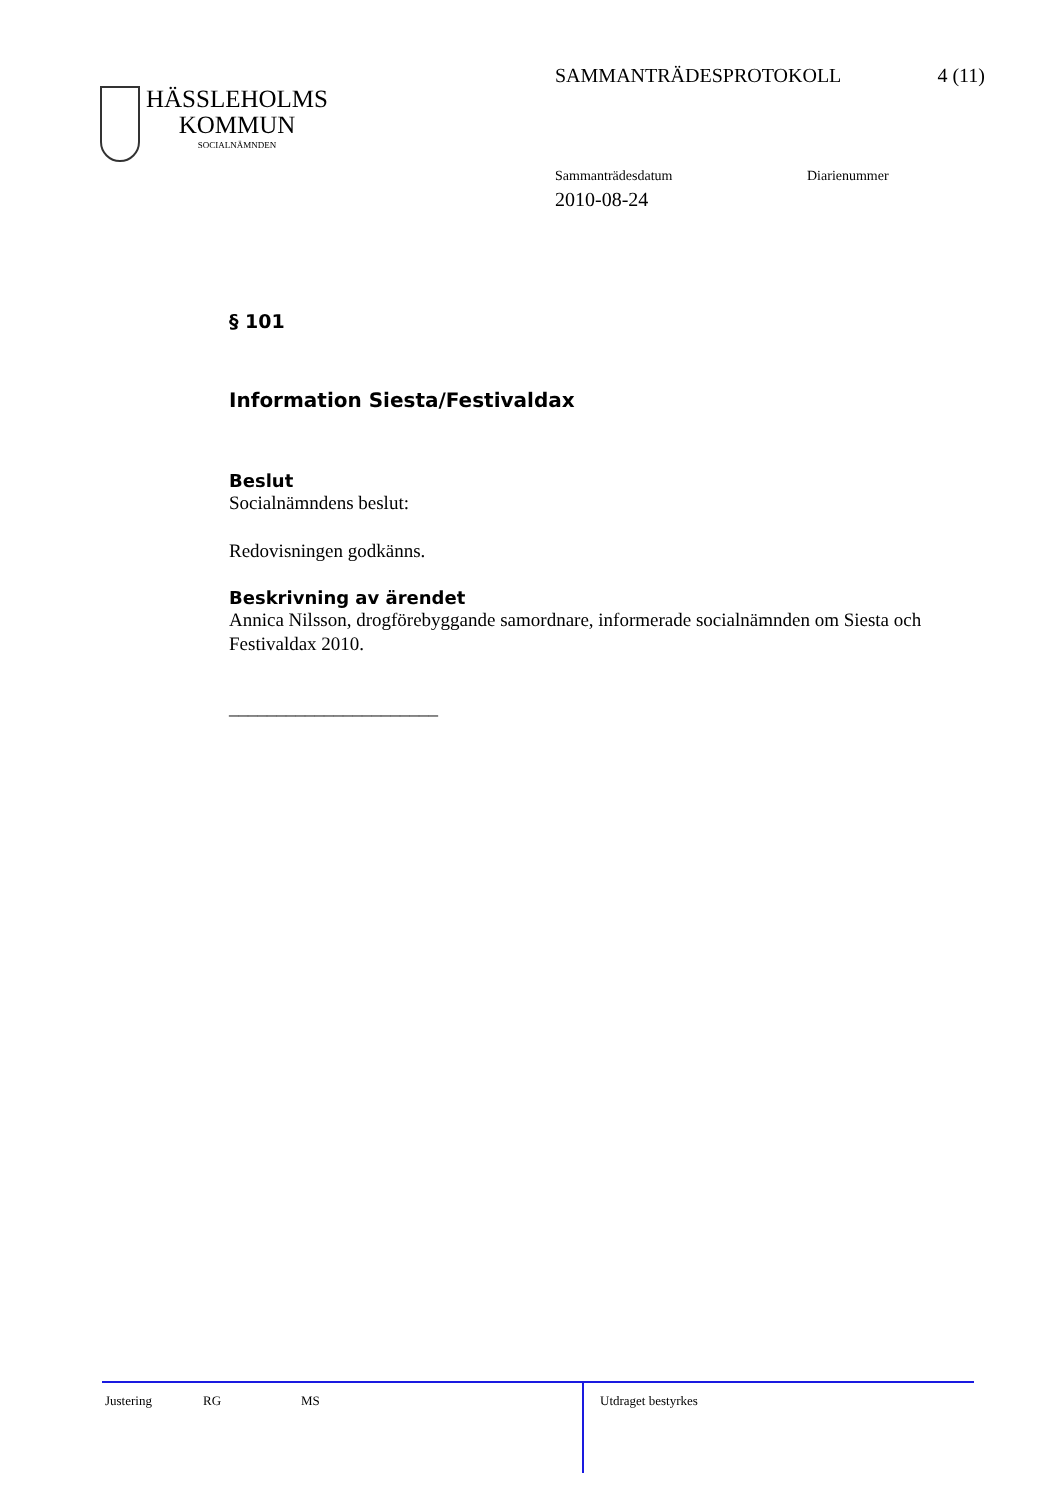SAMMANTRÄDESPROTOKOLL 4 (11)
HÄSSLEHOLMS
KOMMUN
SOCIALNÄMNDEN
Sammanträdesdatum Diarienummer
2010-08-24
§ 101
Information Siesta/Festivaldax
Beslut
Socialnämndens beslut:
Redovisningen godkänns.
Beskrivning av ärendet
Annica Nilsson, drogförebyggande samordnare, informerade socialnämnden om Siesta och Festivaldax 2010.
______________________
Justering RG MS
Utdraget bestyrkes